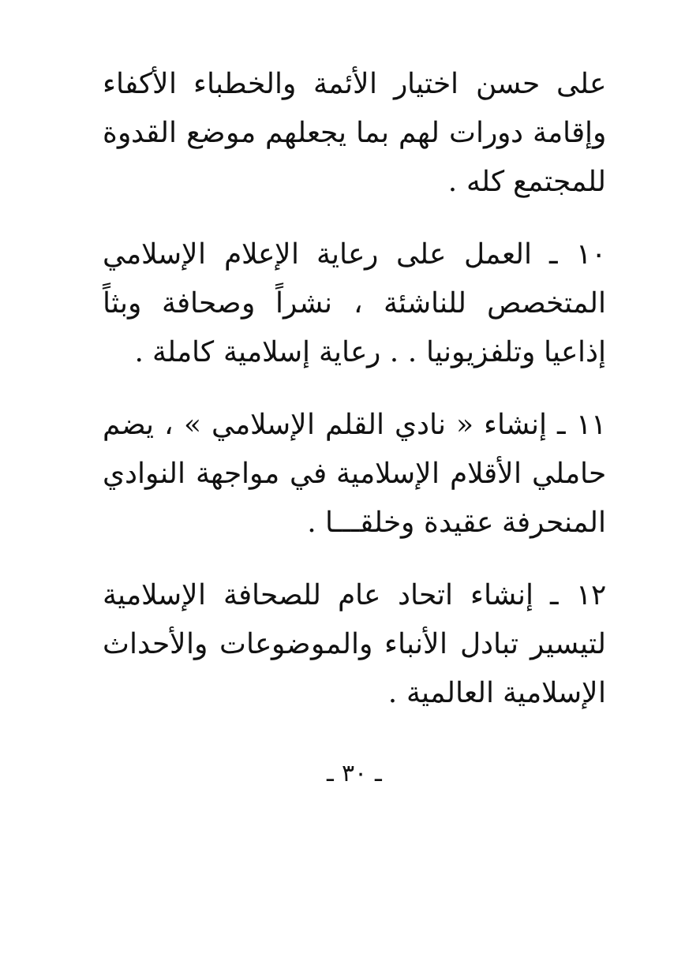على حسن اختيار الأئمة والخطباء الأكفاء وإقامة دورات لهم بما يجعلهم موضع القدوة للمجتمع كله .
١٠ ـ العمل على رعاية الإعلام الإسلامي المتخصص للناشئة ، نشراً وصحافة وبثاً إذاعيا وتلفزيونيا . . رعاية إسلامية كاملة .
١١ ـ إنشاء « نادي القلم الإسلامي » ، يضم حاملي الأقلام الإسلامية في مواجهة النوادي المنحرفة عقيدة وخلقـــا .
١٢ ـ إنشاء اتحاد عام للصحافة الإسلامية لتيسير تبادل الأنباء والموضوعات والأحداث الإسلامية العالمية .
ـ ٣٠ ـ